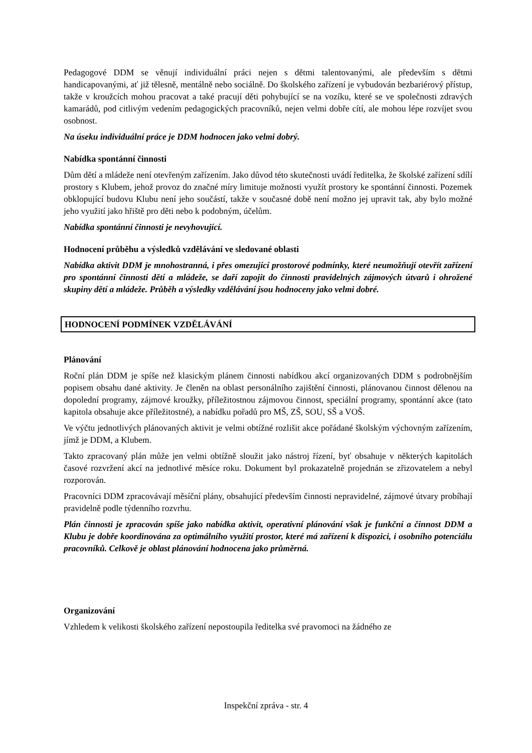Pedagogové DDM se věnují individuální práci nejen s dětmi talentovanými, ale především s dětmi handicapovanými, ať již tělesně, mentálně nebo sociálně. Do školského zařízení je vybudován bezbariérový přístup, takže v kroužcích mohou pracovat a také pracují děti pohybující se na vozíku, které se ve společnosti zdravých kamarádů, pod citlivým vedením pedagogických pracovníků, nejen velmi dobře cítí, ale mohou lépe rozvíjet svou osobnost.
Na úseku individuální práce je DDM hodnocen jako velmi dobrý.
Nabídka spontánní činnosti
Dům dětí a mládeže není otevřeným zařízením. Jako důvod této skutečnosti uvádí ředitelka, že školské zařízení sdílí prostory s Klubem, jehož provoz do značné míry limituje možnosti využít prostory ke spontánní činnosti. Pozemek obklopující budovu Klubu není jeho součástí, takže v současné době není možno jej upravit tak, aby bylo možné jeho využití jako hřiště pro děti nebo k podobným, účelům.
Nabídka spontánní činnosti je nevyhovující.
Hodnocení průběhu a výsledků vzdělávání ve sledované oblasti
Nabídka aktivit DDM je mnohostranná, i přes omezující prostorové podmínky, které neumožňují otevřít zařízení pro spontánní činnosti dětí a mládeže, se daří zapojit do činnosti pravidelných zájmových útvarů i ohrožené skupiny dětí a mládeže. Průběh a výsledky vzdělávání jsou hodnoceny jako velmi dobré.
HODNOCENÍ PODMÍNEK VZDĚLÁVÁNÍ
Plánování
Roční plán DDM je spíše než klasickým plánem činnosti nabídkou akcí organizovaných DDM s podrobnějším popisem obsahu dané aktivity. Je členěn na oblast personálního zajištění činnosti, plánovanou činnost dělenou na dopolední programy, zájmové kroužky, příležitostnou zájmovou činnost, speciální programy, spontánní akce (tato kapitola obsahuje akce příležitostné), a nabídku pořadů pro MŠ, ZŠ, SOU, SŠ a VOŠ.
Ve výčtu jednotlivých plánovaných aktivit je velmi obtížné rozlišit akce pořádané školským výchovným zařízením, jímž je DDM, a Klubem.
Takto zpracovaný plán může jen velmi obtížně sloužit jako nástroj řízení, byť obsahuje v některých kapitolách časové rozvržení akcí na jednotlivé měsíce roku. Dokument byl prokazatelně projednán se zřizovatelem a nebyl rozporován.
Pracovníci DDM zpracovávají měsíční plány, obsahující především činnosti nepravidelné, zájmové útvary probíhají pravidelně podle týdenního rozvrhu.
Plán činnosti je zpracován spíše jako nabídka aktivit, operativní plánování však je funkční a činnost DDM a Klubu je dobře koordinována za optimálního využití prostor, které má zařízení k dispozici, i osobního potenciálu pracovníků. Celkově je oblast plánování hodnocena jako průměrná.
Organizování
Vzhledem k velikosti školského zařízení nepostoupila ředitelka své pravomoci na žádného ze
Inspekční zpráva - str. 4